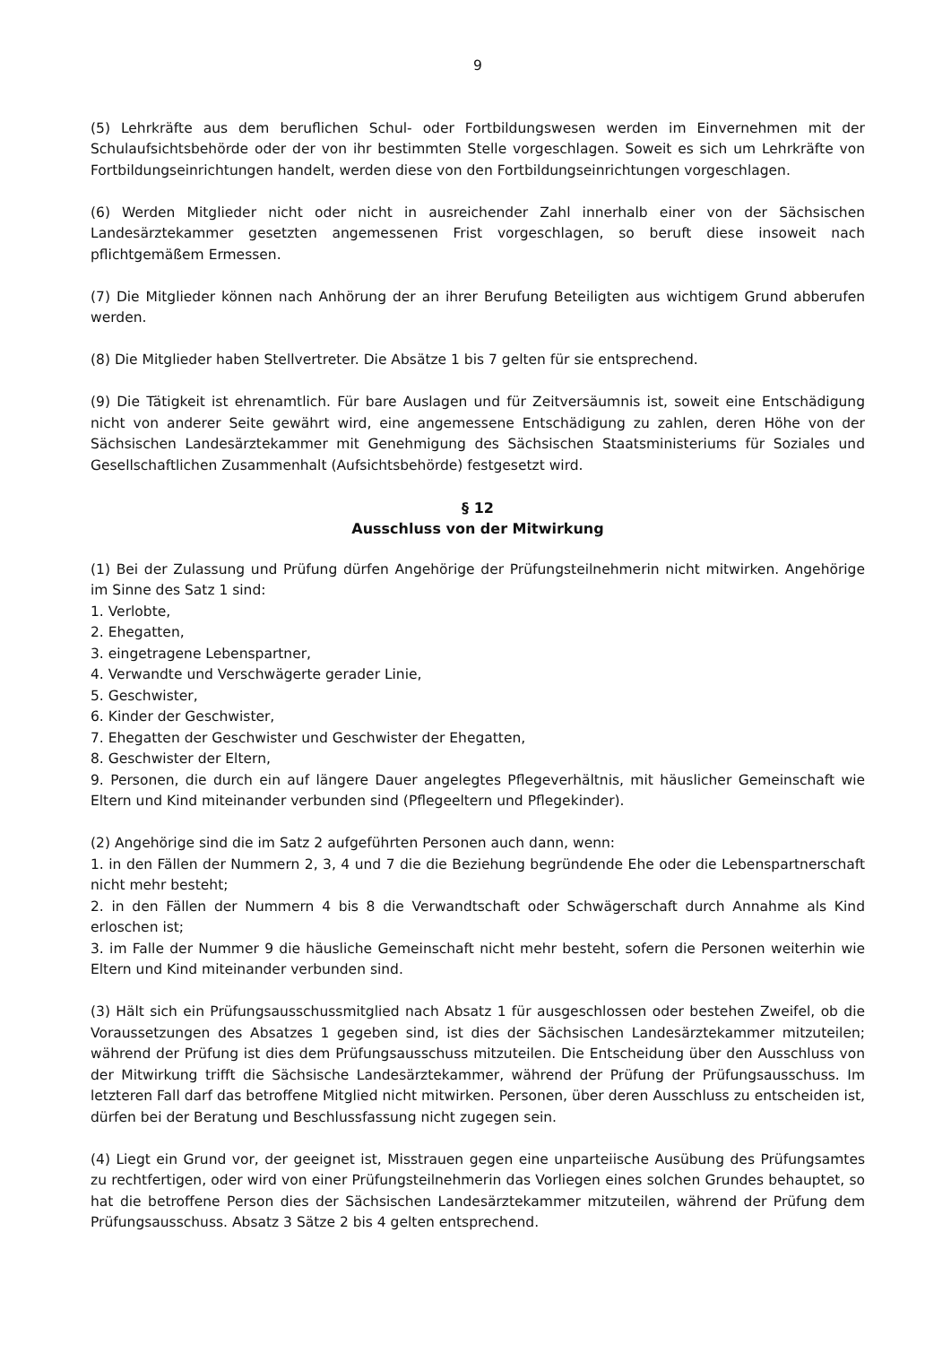9
(5) Lehrkräfte aus dem beruflichen Schul- oder Fortbildungswesen werden im Einvernehmen mit der Schulaufsichtsbehörde oder der von ihr bestimmten Stelle vorgeschlagen. Soweit es sich um Lehrkräfte von Fortbildungseinrichtungen handelt, werden diese von den Fortbildungseinrichtungen vorgeschlagen.
(6) Werden Mitglieder nicht oder nicht in ausreichender Zahl innerhalb einer von der Sächsischen Landesärztekammer gesetzten angemessenen Frist vorgeschlagen, so beruft diese insoweit nach pflichtgemäßem Ermessen.
(7) Die Mitglieder können nach Anhörung der an ihrer Berufung Beteiligten aus wichtigem Grund abberufen werden.
(8) Die Mitglieder haben Stellvertreter. Die Absätze 1 bis 7 gelten für sie entsprechend.
(9) Die Tätigkeit ist ehrenamtlich. Für bare Auslagen und für Zeitversäumnis ist, soweit eine Entschädigung nicht von anderer Seite gewährt wird, eine angemessene Entschädigung zu zahlen, deren Höhe von der Sächsischen Landesärztekammer mit Genehmigung des Sächsischen Staatsministeriums für Soziales und Gesellschaftlichen Zusammenhalt (Aufsichtsbehörde) festgesetzt wird.
§ 12
Ausschluss von der Mitwirkung
(1) Bei der Zulassung und Prüfung dürfen Angehörige der Prüfungsteilnehmerin nicht mitwirken. Angehörige im Sinne des Satz 1 sind:
1. Verlobte,
2. Ehegatten,
3. eingetragene Lebenspartner,
4. Verwandte und Verschwägerte gerader Linie,
5. Geschwister,
6. Kinder der Geschwister,
7. Ehegatten der Geschwister und Geschwister der Ehegatten,
8. Geschwister der Eltern,
9. Personen, die durch ein auf längere Dauer angelegtes Pflegeverhältnis, mit häuslicher Gemeinschaft wie Eltern und Kind miteinander verbunden sind (Pflegeeltern und Pflegekinder).
(2) Angehörige sind die im Satz 2 aufgeführten Personen auch dann, wenn:
1. in den Fällen der Nummern 2, 3, 4 und 7 die die Beziehung begründende Ehe oder die Lebenspartnerschaft nicht mehr besteht;
2. in den Fällen der Nummern 4 bis 8 die Verwandtschaft oder Schwägerschaft durch Annahme als Kind erloschen ist;
3. im Falle der Nummer 9 die häusliche Gemeinschaft nicht mehr besteht, sofern die Personen weiterhin wie Eltern und Kind miteinander verbunden sind.
(3) Hält sich ein Prüfungsausschussmitglied nach Absatz 1 für ausgeschlossen oder bestehen Zweifel, ob die Voraussetzungen des Absatzes 1 gegeben sind, ist dies der Sächsischen Landesärztekammer mitzuteilen; während der Prüfung ist dies dem Prüfungsausschuss mitzuteilen. Die Entscheidung über den Ausschluss von der Mitwirkung trifft die Sächsische Landesärztekammer, während der Prüfung der Prüfungsausschuss. Im letzteren Fall darf das betroffene Mitglied nicht mitwirken. Personen, über deren Ausschluss zu entscheiden ist, dürfen bei der Beratung und Beschlussfassung nicht zugegen sein.
(4) Liegt ein Grund vor, der geeignet ist, Misstrauen gegen eine unparteiische Ausübung des Prüfungsamtes zu rechtfertigen, oder wird von einer Prüfungsteilnehmerin das Vorliegen eines solchen Grundes behauptet, so hat die betroffene Person dies der Sächsischen Landesärztekammer mitzuteilen, während der Prüfung dem Prüfungsausschuss. Absatz 3 Sätze 2 bis 4 gelten entsprechend.